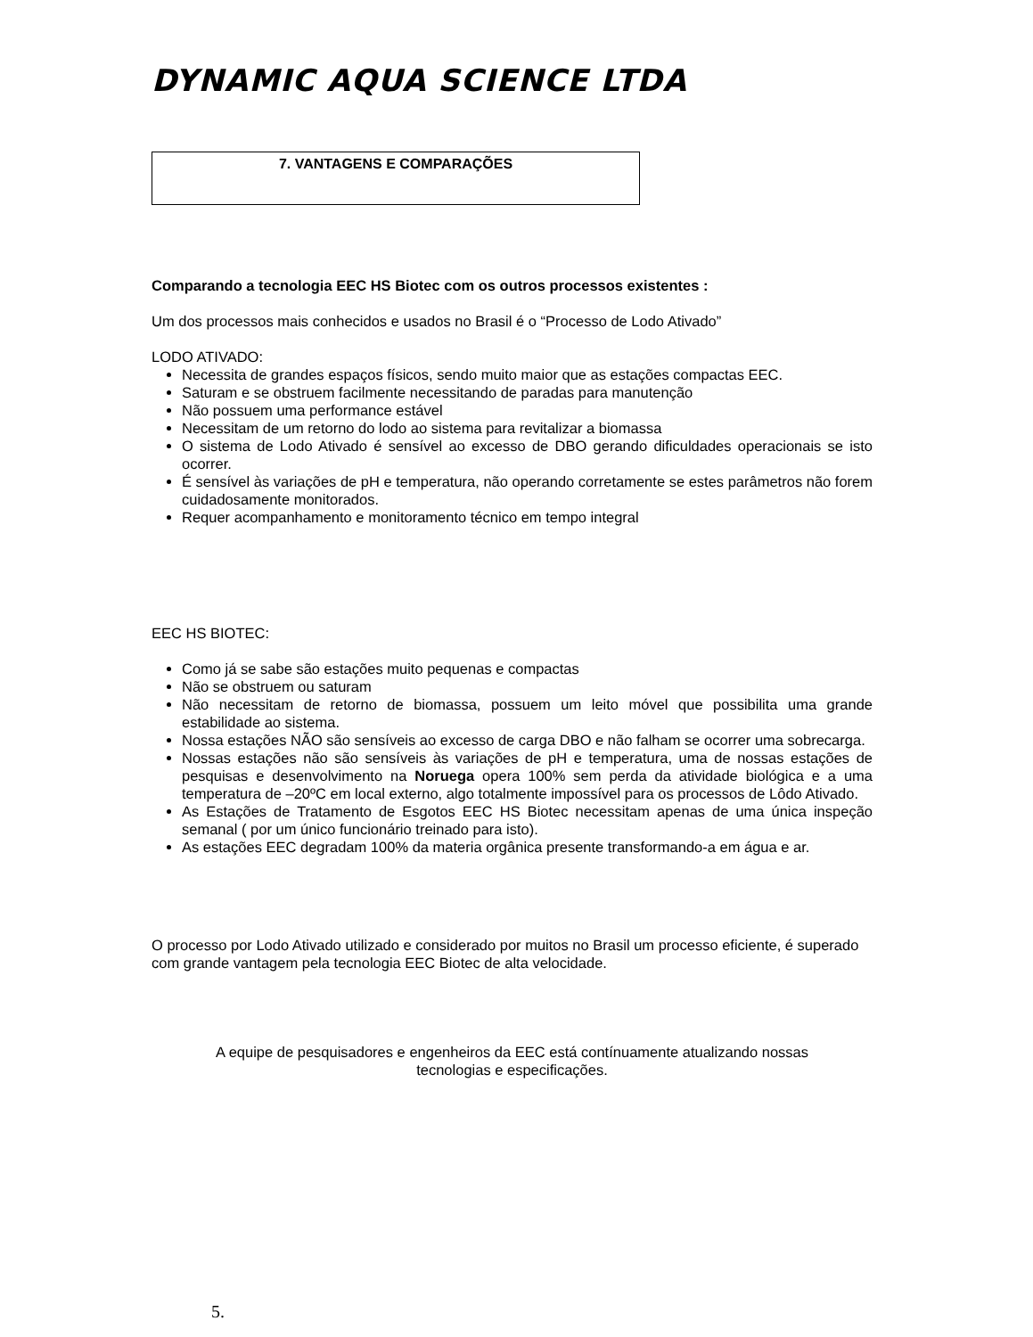DYNAMIC AQUA SCIENCE LTDA
7. VANTAGENS E COMPARAÇÕES
Comparando a tecnologia EEC HS Biotec com os outros processos existentes :
Um dos processos mais conhecidos e usados no Brasil é o “Processo de Lodo Ativado”
LODO ATIVADO:
Necessita de grandes espaços físicos, sendo muito maior que as estações compactas EEC.
Saturam e se obstruem facilmente necessitando de paradas para manutenção
Não possuem uma performance estável
Necessitam de um retorno do lodo ao sistema para revitalizar a biomassa
O sistema de Lodo Ativado é sensível ao excesso de DBO gerando dificuldades operacionais se isto ocorrer.
É sensível às variações de pH e temperatura, não operando corretamente se estes parâmetros não forem cuidadosamente monitorados.
Requer acompanhamento e monitoramento técnico em tempo integral
EEC HS BIOTEC:
Como já se sabe são estações muito pequenas e compactas
Não se obstruem ou saturam
Não necessitam de retorno de biomassa, possuem um leito móvel que possibilita uma grande estabilidade ao sistema.
Nossa estações NÃO são sensíveis ao excesso de carga DBO e não falham se ocorrer uma sobrecarga.
Nossas estações não são sensíveis às variações de pH e temperatura, uma de nossas estações de pesquisas e desenvolvimento na Noruega opera 100% sem perda da atividade biológica e a uma temperatura de –20ºC em local externo, algo totalmente impossível para os processos de Lôdo Ativado.
As Estações de Tratamento de Esgotos EEC HS Biotec necessitam apenas de uma única inspeção semanal ( por um único funcionário treinado para isto).
As estações EEC degradam 100% da materia orgânica presente transformando-a em água e ar.
O processo por Lodo Ativado utilizado e considerado por muitos no Brasil um processo eficiente, é superado com grande vantagem pela tecnologia EEC Biotec de alta velocidade.
A equipe de pesquisadores e engenheiros da EEC está contínuamente atualizando nossas
tecnologias e especificações.
5.